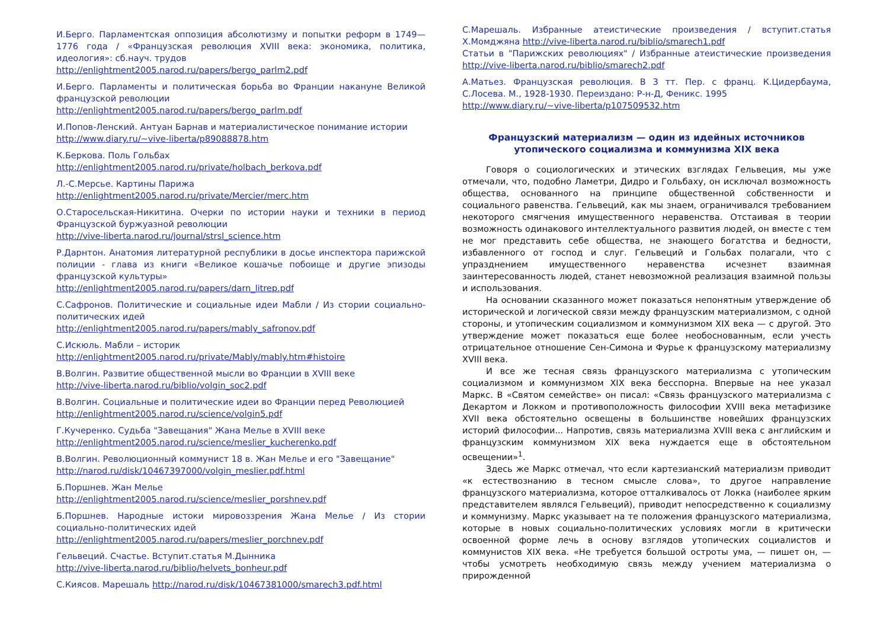И.Берго. Парламентская оппозиция абсолютизму и попытки реформ в 1749—1776 года / «Французская революция XVIII века: экономика, политика, идеология»: сб.науч. трудов
http://enlightment2005.narod.ru/papers/bergo_parlm2.pdf
И.Берго. Парламенты и политическая борьба во Франции накануне Великой французской революции
http://enlightment2005.narod.ru/papers/bergo_parlm.pdf
И.Попов-Ленский. Антуан Барнав и материалистическое понимание истории
http://www.diary.ru/~vive-liberta/p89088878.htm
К.Беркова. Поль Гольбах
http://enlightment2005.narod.ru/private/holbach_berkova.pdf
Л.-С.Мерсье. Картины Парижа
http://enlightment2005.narod.ru/private/Mercier/merc.htm
О.Старосельская-Никитина. Очерки по истории науки и техники в период Французской буржуазной революции
http://vive-liberta.narod.ru/journal/strsl_science.htm
Р.Дарнтон. Анатомия литературной республики в досье инспектора парижской полиции - глава из книги «Великое кошачье побоище и другие эпизоды французской культуры»
http://enlightment2005.narod.ru/papers/darn_litrep.pdf
С.Сафронов. Политические и социальные идеи Мабли / Из стории социально-политических идей
http://enlightment2005.narod.ru/papers/mably_safronov.pdf
С.Искюль. Мабли – историк
http://enlightment2005.narod.ru/private/Mably/mably.htm#histoire
В.Волгин. Развитие общественной мысли во Франции в XVIII веке
http://vive-liberta.narod.ru/biblio/volgin_soc2.pdf
В.Волгин. Социальные и политические идеи во Франции перед Революцией
http://enlightment2005.narod.ru/science/volgin5.pdf
Г.Кучеренко. Судьба "Завещания" Жана Мелье в XVIII веке
http://enlightment2005.narod.ru/science/meslier_kucherenko.pdf
В.Волгин. Революционный коммунист 18 в. Жан Мелье и его "Завещание"
http://narod.ru/disk/10467397000/volgin_meslier.pdf.html
Б.Поршнев. Жан Мелье
http://enlightment2005.narod.ru/science/meslier_porshnev.pdf
Б.Поршнев. Народные истоки мировоззрения Жана Мелье / Из стории социально-политических идей
http://enlightment2005.narod.ru/papers/meslier_porchnev.pdf
Гельвеций. Счастье. Вступит.статья М.Дынника
http://vive-liberta.narod.ru/biblio/helvets_bonheur.pdf
С.Киясов. Марешаль http://narod.ru/disk/10467381000/smarech3.pdf.html
С.Марешаль. Избранные атеистические произведения / вступит.статья Х.Момджяна http://vive-liberta.narod.ru/biblio/smarech1.pdf
Статьи в "Парижских революциях" / Избранные атеистические произведения http://vive-liberta.narod.ru/biblio/smarech2.pdf
А.Матьез. Французская революция. В 3 тт. Пер. с франц. К.Цидербаума, С.Лосева. М., 1928-1930. Переиздано: Р-н-Д, Феникс. 1995
http://www.diary.ru/~vive-liberta/p107509532.htm
Французский материализм — один из идейных источников утопического социализма и коммунизма XIX века
Говоря о социологических и этических взглядах Гельвеция, мы уже отмечали, что, подобно Ламетри, Дидро и Гольбаху, он исключал возможность общества, основанного на принципе общественной собственности и социального равенства. Гельвеций, как мы знаем, ограничивался требованием некоторого смягчения имущественного неравенства. Отстаивая в теории возможность одинакового интеллектуального развития людей, он вместе с тем не мог представить себе общества, не знающего богатства и бедности, избавленного от господ и слуг. Гельвеций и Гольбах полагали, что с упразднением имущественного неравенства исчезнет взаимная заинтересованность людей, станет невозможной реализация взаимной пользы и использования.
На основании сказанного может показаться непонятным утверждение об исторической и логической связи между французским материализмом, с одной стороны, и утопическим социализмом и коммунизмом XIX века — с другой. Это утверждение может показаться еще более необоснованным, если учесть отрицательное отношение Сен-Симона и Фурье к французскому материализму XVIII века.
И все же тесная связь французского материализма с утопическим социализмом и коммунизмом XIX века бесспорна. Впервые на нее указал Маркс. В «Святом семействе» он писал: «Связь французского материализма с Декартом и Локком и противоположность философии XVIII века метафизике XVII века обстоятельно освещены в большинстве новейших французских историй философии... Напротив, связь материализма XVIII века с английским и французским коммунизмом XIX века нуждается еще в обстоятельном освещении»<sup>1</sup>.
Здесь же Маркс отмечал, что если картезианский материализм приводит «к естествознанию в тесном смысле слова», то другое направление французского материализма, которое отталкивалось от Локка (наиболее ярким представителем являлся Гельвеций), приводит непосредственно к социализму и коммунизму. Маркс указывает на те положения французского материализма, которые в новых социально-политических условиях могли в критически освоенной форме лечь в основу взглядов утопических социалистов и коммунистов XIX века. «Не требуется большой остроты ума, — пишет он, — чтобы усмотреть необходимую связь между учением материализма о прирожденной